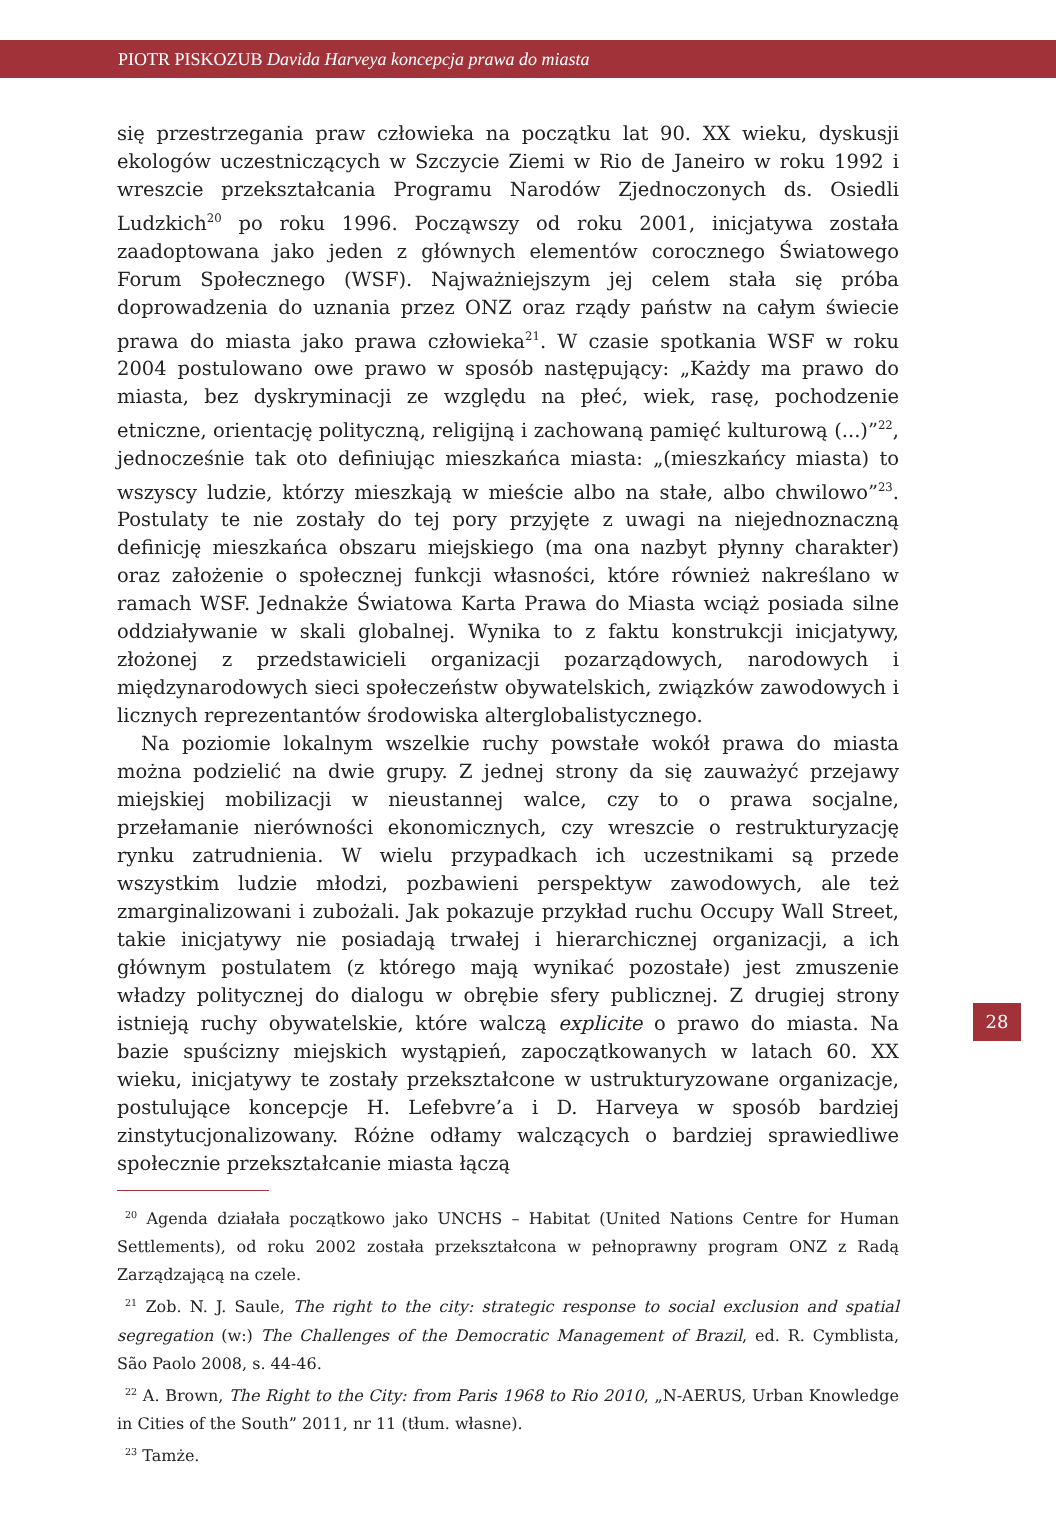PIOTR PISKOZUB Davida Harveya koncepcja prawa do miasta
się przestrzegania praw człowieka na początku lat 90. XX wieku, dyskusji ekologów uczestniczących w Szczycie Ziemi w Rio de Janeiro w roku 1992 i wreszcie przekształcania Programu Narodów Zjednoczonych ds. Osiedli Ludzkich<sup>20</sup> po roku 1996. Począwszy od roku 2001, inicjatywa została zaadoptowana jako jeden z głównych elementów corocznego Światowego Forum Społecznego (WSF). Najważniejszym jej celem stała się próba doprowadzenia do uznania przez ONZ oraz rządy państw na całym świecie prawa do miasta jako prawa człowieka<sup>21</sup>. W czasie spotkania WSF w roku 2004 postulowano owe prawo w sposób następujący: „Każdy ma prawo do miasta, bez dyskryminacji ze względu na płeć, wiek, rasę, pochodzenie etniczne, orientację polityczną, religijną i zachowaną pamięć kulturową (...)”<sup>22</sup>, jednocześnie tak oto definiując mieszkańca miasta: „(mieszkańcy miasta) to wszyscy ludzie, którzy mieszkają w mieście albo na stałe, albo chwilowo”<sup>23</sup>. Postulaty te nie zostały do tej pory przyjęte z uwagi na niejednoznaczną definicję mieszkańca obszaru miejskiego (ma ona nazbyt płynny charakter) oraz założenie o społecznej funkcji własności, które również nakreślano w ramach WSF. Jednakże Światowa Karta Prawa do Miasta wciąż posiada silne oddziaływanie w skali globalnej. Wynika to z faktu konstrukcji inicjatywy, złożonej z przedstawicieli organizacji pozarządowych, narodowych i międzynarodowych sieci społeczeństw obywatelskich, związków zawodowych i licznych reprezentantów środowiska alterglobalistycznego.
Na poziomie lokalnym wszelkie ruchy powstałe wokół prawa do miasta można podzielić na dwie grupy. Z jednej strony da się zauważyć przejawy miejskiej mobilizacji w nieustannej walce, czy to o prawa socjalne, przełamanie nierówności ekonomicznych, czy wreszcie o restrukturyzację rynku zatrudnienia. W wielu przypadkach ich uczestnikami są przede wszystkim ludzie młodzi, pozbawieni perspektyw zawodowych, ale też zmarginalizowani i zubożali. Jak pokazuje przykład ruchu Occupy Wall Street, takie inicjatywy nie posiadają trwałej i hierarchicznej organizacji, a ich głównym postulatem (z którego mają wynikać pozostałe) jest zmuszenie władzy politycznej do dialogu w obrębie sfery publicznej. Z drugiej strony istnieją ruchy obywatelskie, które walczą explicite o prawo do miasta. Na bazie spuścizny miejskich wystąpień, zapoczątkowanych w latach 60. XX wieku, inicjatywy te zostały przekształcone w ustrukturyzowane organizacje, postulujące koncepcje H. Lefebvre’a i D. Harveya w sposób bardziej zinstytucjonalizowany. Różne odłamy walczących o bardziej sprawiedliwe społecznie przekształcanie miasta łączą
<sup>20</sup> Agenda działała początkowo jako UNCHS – Habitat (United Nations Centre for Human Settlements), od roku 2002 została przekształcona w pełnoprawny program ONZ z Radą Zarządzającą na czele.
<sup>21</sup> Zob. N. J. Saule, The right to the city: strategic response to social exclusion and spatial segregation (w:) The Challenges of the Democratic Management of Brazil, ed. R. Cymblista, São Paolo 2008, s. 44-46.
<sup>22</sup> A. Brown, The Right to the City: from Paris 1968 to Rio 2010, „N-AERUS, Urban Knowledge in Cities of the South” 2011, nr 11 (tłum. własne).
<sup>23</sup> Tamże.
28